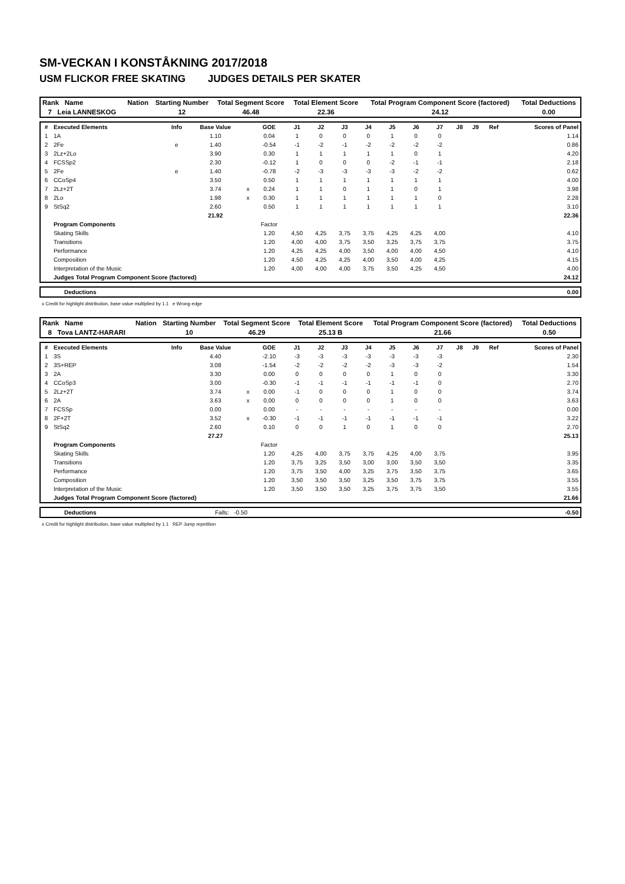SM-VECKAN I KONSTÅKNING 2017/2018
USM FLICKOR FREE SKATING JUDGES DETAILS PER SKATER
| Rank Name | Nation | Starting Number | Total Segment Score | Total Element Score | Total Program Component Score (factored) | Total Deductions |
| 7 Leia LANNESKOG | | 12 | 46.48 | 22.36 | 24.12 | 0.00 |
| # | Executed Elements | Info | Base Value | | GOE | J1 | J2 | J3 | J4 | J5 | J6 | J7 | J8 | J9 | Ref | Scores of Panel |
| --- | --- | --- | --- | --- | --- | --- | --- | --- | --- | --- | --- | --- | --- | --- | --- | --- |
| 1 | 1A | | 1.10 | | 0.04 | 1 | 0 | 0 | 0 | 1 | 0 | 0 | | | | 1.14 |
| 2 | 2Fe | e | 1.40 | | -0.54 | -1 | -2 | -1 | -2 | -2 | -2 | -2 | | | | 0.86 |
| 3 | 2Lz+2Lo | | 3.90 | | 0.30 | 1 | 1 | 1 | 1 | 1 | 0 | 1 | | | | 4.20 |
| 4 | FCSSp2 | | 2.30 | | -0.12 | 1 | 0 | 0 | 0 | -2 | -1 | -1 | | | | 2.18 |
| 5 | 2Fe | e | 1.40 | | -0.78 | -2 | -3 | -3 | -3 | -3 | -2 | -2 | | | | 0.62 |
| 6 | CCoSp4 | | 3.50 | | 0.50 | 1 | 1 | 1 | 1 | 1 | 1 | 1 | | | | 4.00 |
| 7 | 2Lz+2T | | 3.74 | x | 0.24 | 1 | 1 | 0 | 1 | 1 | 0 | 1 | | | | 3.98 |
| 8 | 2Lo | | 1.98 | x | 0.30 | 1 | 1 | 1 | 1 | 1 | 1 | 0 | | | | 2.28 |
| 9 | StSq2 | | 2.60 | | 0.50 | 1 | 1 | 1 | 1 | 1 | 1 | 1 | | | | 3.10 |
| | | | 21.92 | | | | | | | | | | | | | 22.36 |
| | Program Components | | | | Factor | | | | | | | | | | | |
| | Skating Skills | | | | 1.20 | 4,50 | 4,25 | 3,75 | 3,75 | 4,25 | 4,25 | 4,00 | | | | 4.10 |
| | Transitions | | | | 1.20 | 4,00 | 4,00 | 3,75 | 3,50 | 3,25 | 3,75 | 3,75 | | | | 3.75 |
| | Performance | | | | 1.20 | 4,25 | 4,25 | 4,00 | 3,50 | 4,00 | 4,00 | 4,50 | | | | 4.10 |
| | Composition | | | | 1.20 | 4,50 | 4,25 | 4,25 | 4,00 | 3,50 | 4,00 | 4,25 | | | | 4.15 |
| | Interpretation of the Music | | | | 1.20 | 4,00 | 4,00 | 4,00 | 3,75 | 3,50 | 4,25 | 4,50 | | | | 4.00 |
| | Judges Total Program Component Score (factored) | | | | | | | | | | | | | | | 24.12 |
| Deductions | 0.00 |
x Credit for highlight distribution, base value multiplied by 1.1 e Wrong edge
| Rank Name | Nation | Starting Number | Total Segment Score | Total Element Score | Total Program Component Score (factored) | Total Deductions |
| 8 Tova LANTZ-HARARI | | 10 | 46.29 | 25.13 B | 21.66 | 0.50 |
| # | Executed Elements | Info | Base Value | | GOE | J1 | J2 | J3 | J4 | J5 | J6 | J7 | J8 | J9 | Ref | Scores of Panel |
| --- | --- | --- | --- | --- | --- | --- | --- | --- | --- | --- | --- | --- | --- | --- | --- | --- |
| 1 | 3S | | 4.40 | | -2.10 | -3 | -3 | -3 | -3 | -3 | -3 | -3 | | | | 2.30 |
| 2 | 3S+REP | | 3.08 | | -1.54 | -2 | -2 | -2 | -2 | -3 | -3 | -2 | | | | 1.54 |
| 3 | 2A | | 3.30 | | 0.00 | 0 | 0 | 0 | 0 | 1 | 0 | 0 | | | | 3.30 |
| 4 | CCoSp3 | | 3.00 | | -0.30 | -1 | -1 | -1 | -1 | -1 | -1 | 0 | | | | 2.70 |
| 5 | 2Lz+2T | | 3.74 | x | 0.00 | -1 | 0 | 0 | 0 | 1 | 0 | 0 | | | | 3.74 |
| 6 | 2A | | 3.63 | x | 0.00 | 0 | 0 | 0 | 0 | 1 | 0 | 0 | | | | 3.63 |
| 7 | FCSSp | | 0.00 | | 0.00 | - | - | - | - | - | - | - | | | | 0.00 |
| 8 | 2F+2T | | 3.52 | x | -0.30 | -1 | -1 | -1 | -1 | -1 | -1 | -1 | | | | 3.22 |
| 9 | StSq2 | | 2.60 | | 0.10 | 0 | 0 | 1 | 0 | 1 | 0 | 0 | | | | 2.70 |
| | | | 27.27 | | | | | | | | | | | | | 25.13 |
| | Program Components | | | | Factor | | | | | | | | | | | |
| | Skating Skills | | | | 1.20 | 4,25 | 4,00 | 3,75 | 3,75 | 4,25 | 4,00 | 3,75 | | | | 3.95 |
| | Transitions | | | | 1.20 | 3,75 | 3,25 | 3,50 | 3,00 | 3,00 | 3,50 | 3,50 | | | | 3.35 |
| | Performance | | | | 1.20 | 3,75 | 3,50 | 4,00 | 3,25 | 3,75 | 3,50 | 3,75 | | | | 3.65 |
| | Composition | | | | 1.20 | 3,50 | 3,50 | 3,50 | 3,25 | 3,50 | 3,75 | 3,75 | | | | 3.55 |
| | Interpretation of the Music | | | | 1.20 | 3,50 | 3,50 | 3,50 | 3,25 | 3,75 | 3,75 | 3,50 | | | | 3.55 |
| | Judges Total Program Component Score (factored) | | | | | | | | | | | | | | | 21.66 |
| Deductions | Falls: -0.50 | -0.50 |
x Credit for highlight distribution, base value multiplied by 1.1 REP Jump repetition